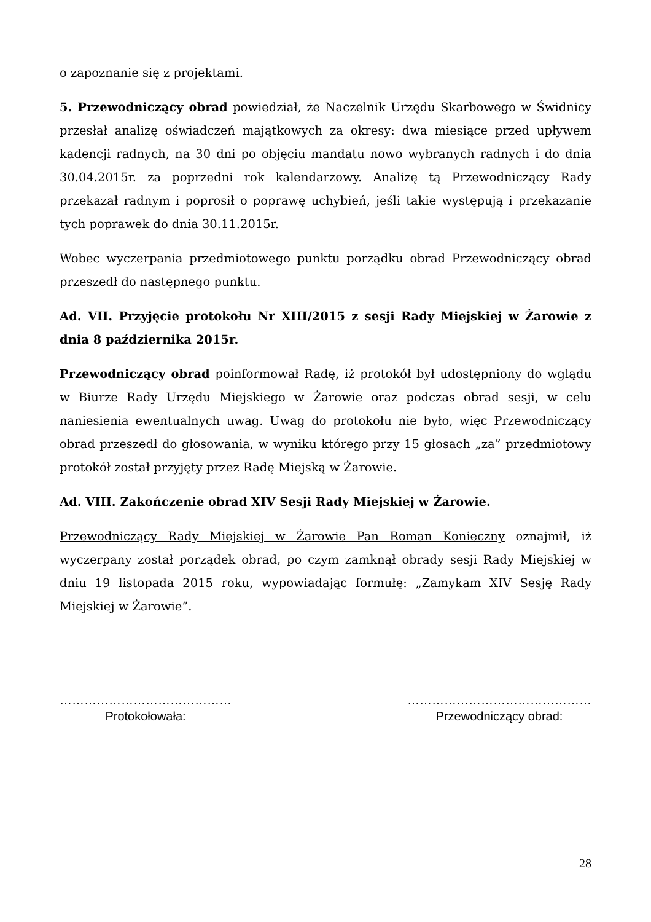o zapoznanie się z projektami.
5. Przewodniczący obrad powiedział, że Naczelnik Urzędu Skarbowego w Świdnicy przesłał analizę oświadczeń majątkowych za okresy: dwa miesiące przed upływem kadencji radnych, na 30 dni po objęciu mandatu nowo wybranych radnych i do dnia 30.04.2015r. za poprzedni rok kalendarzowy. Analizę tą Przewodniczący Rady przekazał radnym i poprosił o poprawę uchybień, jeśli takie występują i przekazanie tych poprawek do dnia 30.11.2015r.
Wobec wyczerpania przedmiotowego punktu porządku obrad Przewodniczący obrad przeszedł do następnego punktu.
Ad. VII. Przyjęcie protokołu Nr XIII/2015 z sesji Rady Miejskiej w Żarowie z dnia 8 października 2015r.
Przewodniczący obrad poinformował Radę, iż protokół był udostępniony do wglądu w Biurze Rady Urzędu Miejskiego w Żarowie oraz podczas obrad sesji, w celu naniesienia ewentualnych uwag. Uwag do protokołu nie było, więc Przewodniczący obrad przeszedł do głosowania, w wyniku którego przy 15 głosach „za” przedmiotowy protokół został przyjęty przez Radę Miejską w Żarowie.
Ad. VIII. Zakończenie obrad XIV Sesji Rady Miejskiej w Żarowie.
Przewodniczący Rady Miejskiej w Żarowie Pan Roman Konieczny oznajmił, iż wyczerpany został porządek obrad, po czym zamknął obrady sesji Rady Miejskiej w dniu 19 listopada 2015 roku, wypowiadając formułę: „Zamykam XIV Sesję Rady Miejskiej w Żarowie”.
……………………………………
Protokołowała:
………………………………………
Przewodniczący obrad:
28